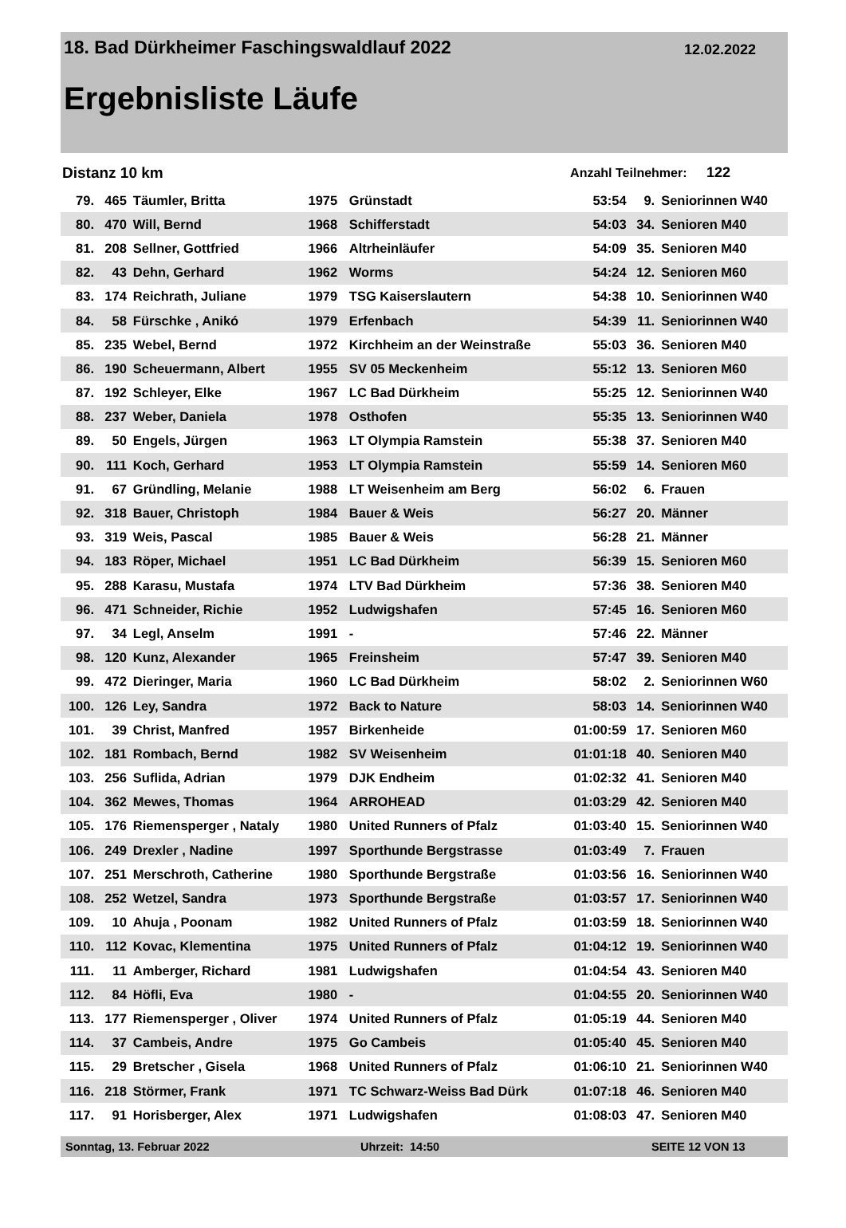18. Bad Dürkheimer Faschingswaldlauf 2022 12.02.2022
Ergebnisliste Läufe
Distanz 10 km Anzahl Teilnehmer: 122
| 79. | 465 | Täumler, Britta | 1975 | Grünstadt | 53:54 | 9. | Seniorinnen W40 |
| 80. | 470 | Will, Bernd | 1968 | Schifferstadt | 54:03 | 34. | Senioren M40 |
| 81. | 208 | Sellner, Gottfried | 1966 | Altrheinläufer | 54:09 | 35. | Senioren M40 |
| 82. | 43 | Dehn, Gerhard | 1962 | Worms | 54:24 | 12. | Senioren M60 |
| 83. | 174 | Reichrath, Juliane | 1979 | TSG Kaiserslautern | 54:38 | 10. | Seniorinnen W40 |
| 84. | 58 | Fürschke , Anikó | 1979 | Erfenbach | 54:39 | 11. | Seniorinnen W40 |
| 85. | 235 | Webel, Bernd | 1972 | Kirchheim an der Weinstraße | 55:03 | 36. | Senioren M40 |
| 86. | 190 | Scheuermann, Albert | 1955 | SV 05 Meckenheim | 55:12 | 13. | Senioren M60 |
| 87. | 192 | Schleyer, Elke | 1967 | LC Bad Dürkheim | 55:25 | 12. | Seniorinnen W40 |
| 88. | 237 | Weber, Daniela | 1978 | Osthofen | 55:35 | 13. | Seniorinnen W40 |
| 89. | 50 | Engels, Jürgen | 1963 | LT Olympia Ramstein | 55:38 | 37. | Senioren M40 |
| 90. | 111 | Koch, Gerhard | 1953 | LT Olympia Ramstein | 55:59 | 14. | Senioren M60 |
| 91. | 67 | Gründling, Melanie | 1988 | LT Weisenheim am Berg | 56:02 | 6. | Frauen |
| 92. | 318 | Bauer, Christoph | 1984 | Bauer & Weis | 56:27 | 20. | Männer |
| 93. | 319 | Weis, Pascal | 1985 | Bauer & Weis | 56:28 | 21. | Männer |
| 94. | 183 | Röper, Michael | 1951 | LC Bad Dürkheim | 56:39 | 15. | Senioren M60 |
| 95. | 288 | Karasu, Mustafa | 1974 | LTV Bad Dürkheim | 57:36 | 38. | Senioren M40 |
| 96. | 471 | Schneider, Richie | 1952 | Ludwigshafen | 57:45 | 16. | Senioren M60 |
| 97. | 34 | Legl, Anselm | 1991 | - | 57:46 | 22. | Männer |
| 98. | 120 | Kunz, Alexander | 1965 | Freinsheim | 57:47 | 39. | Senioren M40 |
| 99. | 472 | Dieringer, Maria | 1960 | LC Bad Dürkheim | 58:02 | 2. | Seniorinnen W60 |
| 100. | 126 | Ley, Sandra | 1972 | Back to Nature | 58:03 | 14. | Seniorinnen W40 |
| 101. | 39 | Christ, Manfred | 1957 | Birkenheide | 01:00:59 | 17. | Senioren M60 |
| 102. | 181 | Rombach, Bernd | 1982 | SV Weisenheim | 01:01:18 | 40. | Senioren M40 |
| 103. | 256 | Suflida, Adrian | 1979 | DJK Endheim | 01:02:32 | 41. | Senioren M40 |
| 104. | 362 | Mewes, Thomas | 1964 | ARROHEAD | 01:03:29 | 42. | Senioren M40 |
| 105. | 176 | Riemensperger , Nataly | 1980 | United Runners of Pfalz | 01:03:40 | 15. | Seniorinnen W40 |
| 106. | 249 | Drexler , Nadine | 1997 | Sporthunde Bergstrasse | 01:03:49 | 7. | Frauen |
| 107. | 251 | Merschroth, Catherine | 1980 | Sporthunde Bergstraße | 01:03:56 | 16. | Seniorinnen W40 |
| 108. | 252 | Wetzel, Sandra | 1973 | Sporthunde Bergstraße | 01:03:57 | 17. | Seniorinnen W40 |
| 109. | 10 | Ahuja , Poonam | 1982 | United Runners of Pfalz | 01:03:59 | 18. | Seniorinnen W40 |
| 110. | 112 | Kovac, Klementina | 1975 | United Runners of Pfalz | 01:04:12 | 19. | Seniorinnen W40 |
| 111. | 11 | Amberger, Richard | 1981 | Ludwigshafen | 01:04:54 | 43. | Senioren M40 |
| 112. | 84 | Höfli, Eva | 1980 | - | 01:04:55 | 20. | Seniorinnen W40 |
| 113. | 177 | Riemensperger , Oliver | 1974 | United Runners of Pfalz | 01:05:19 | 44. | Senioren M40 |
| 114. | 37 | Cambeis, Andre | 1975 | Go Cambeis | 01:05:40 | 45. | Senioren M40 |
| 115. | 29 | Bretscher , Gisela | 1968 | United Runners of Pfalz | 01:06:10 | 21. | Seniorinnen W40 |
| 116. | 218 | Störmer, Frank | 1971 | TC Schwarz-Weiss Bad Dürk | 01:07:18 | 46. | Senioren M40 |
| 117. | 91 | Horisberger, Alex | 1971 | Ludwigshafen | 01:08:03 | 47. | Senioren M40 |
Sonntag, 13. Februar 2022 Uhrzeit: 14:50 SEITE 12 VON 13